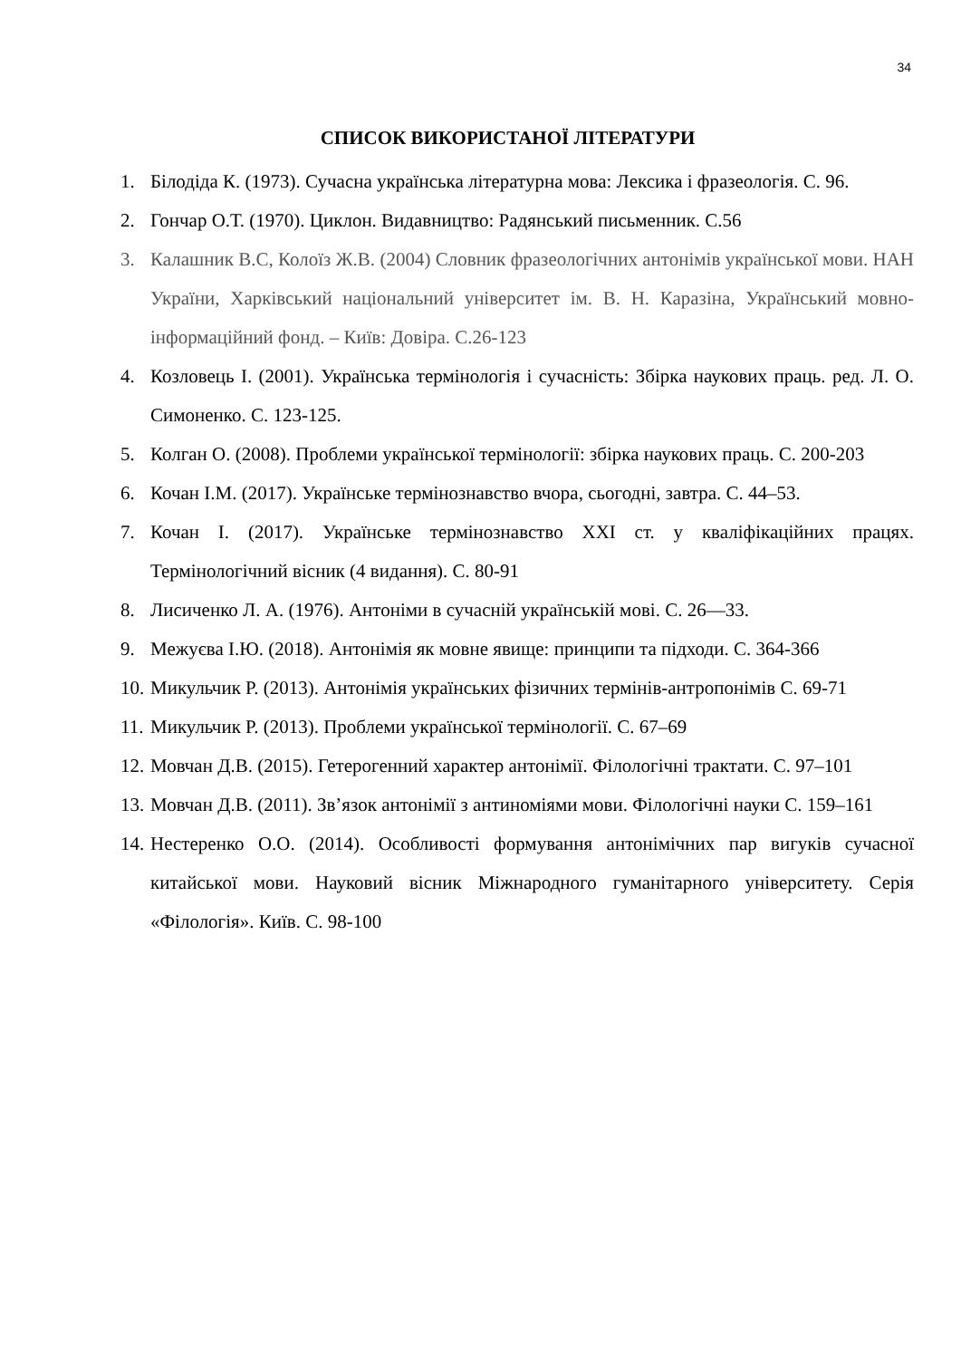34
СПИСОК ВИКОРИСТАНОЇ ЛІТЕРАТУРИ
1. Білодіда К. (1973). Сучасна українська літературна мова: Лексика і фразеологія. С. 96.
2. Гончар О.Т. (1970). Циклон. Видавництво: Радянський письменник. С.56
3. Калашник В.С, Колоїз Ж.В. (2004) Словник фразеологічних антонімів української мови. НАН України, Харківський національний університет ім. В. Н. Каразіна, Український мовно-інформаційний фонд. – Київ: Довіра. С.26-123
4. Козловець І. (2001). Українська термінологія і сучасність: Збірка наукових праць. ред. Л. О. Симоненко. С. 123-125.
5. Колган О. (2008). Проблеми української термінології: збірка наукових праць. С. 200-203
6. Кочан І.М. (2017). Українське термінознавство вчора, сьогодні, завтра. С. 44–53.
7. Кочан І. (2017). Українське термінознавство ХХІ ст. у кваліфікаційних працях. Термінологічний вісник (4 видання). С. 80-91
8. Лисиченко Л. А. (1976). Антоніми в сучасній українській мові. С. 26—33.
9. Межуєва І.Ю. (2018). Антонімія як мовне явище: принципи та підходи. С. 364-366
10. Микульчик Р. (2013). Антонімія українських фізичних термінів-антропонімів С. 69-71
11. Микульчик Р. (2013). Проблеми української термінології. С. 67–69
12. Мовчан Д.В. (2015). Гетерогенний характер антонімії. Філологічні трактати. С. 97–101
13. Мовчан Д.В. (2011). Зв’язок антонімії з антиноміями мови. Філологічні науки С. 159–161
14. Нестеренко О.О. (2014). Особливості формування антонімічних пар вигуків сучасної китайської мови. Науковий вісник Міжнародного гуманітарного університету. Серія «Філологія». Київ. С. 98-100